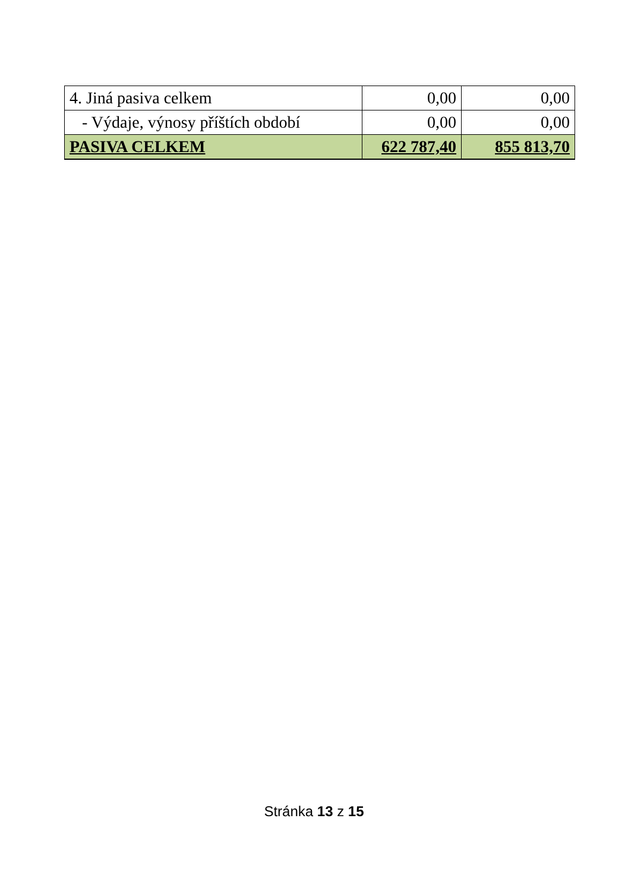| 4. Jiná pasiva celkem | 0,00 | 0,00 |
| - Výdaje, výnosy příštích období | 0,00 | 0,00 |
| PASIVA CELKEM | 622 787,40 | 855 813,70 |
Stránka 13 z 15